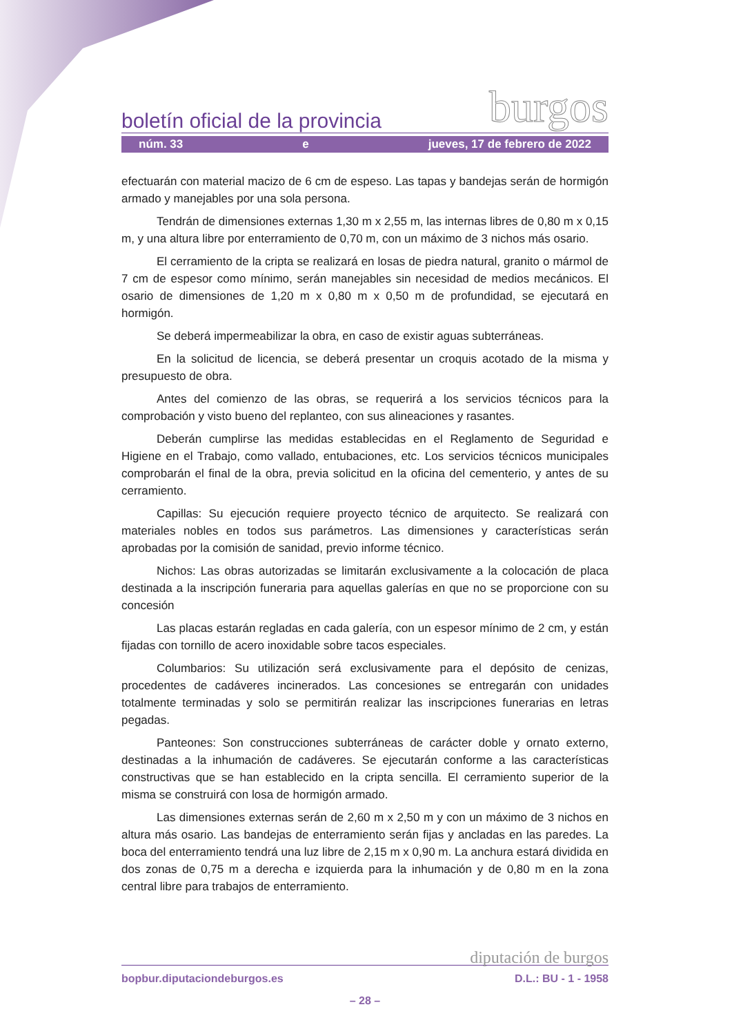boletín oficial de la provincia burgos
núm. 33 e jueves, 17 de febrero de 2022
efectuarán con material macizo de 6 cm de espeso. Las tapas y bandejas serán de hormigón armado y manejables por una sola persona.
Tendrán de dimensiones externas 1,30 m x 2,55 m, las internas libres de 0,80 m x 0,15 m, y una altura libre por enterramiento de 0,70 m, con un máximo de 3 nichos más osario.
El cerramiento de la cripta se realizará en losas de piedra natural, granito o mármol de 7 cm de espesor como mínimo, serán manejables sin necesidad de medios mecánicos. El osario de dimensiones de 1,20 m x 0,80 m x 0,50 m de profundidad, se ejecutará en hormigón.
Se deberá impermeabilizar la obra, en caso de existir aguas subterráneas.
En la solicitud de licencia, se deberá presentar un croquis acotado de la misma y presupuesto de obra.
Antes del comienzo de las obras, se requerirá a los servicios técnicos para la comprobación y visto bueno del replanteo, con sus alineaciones y rasantes.
Deberán cumplirse las medidas establecidas en el Reglamento de Seguridad e Higiene en el Trabajo, como vallado, entubaciones, etc. Los servicios técnicos municipales comprobarán el final de la obra, previa solicitud en la oficina del cementerio, y antes de su cerramiento.
Capillas: Su ejecución requiere proyecto técnico de arquitecto. Se realizará con materiales nobles en todos sus parámetros. Las dimensiones y características serán aprobadas por la comisión de sanidad, previo informe técnico.
Nichos: Las obras autorizadas se limitarán exclusivamente a la colocación de placa destinada a la inscripción funeraria para aquellas galerías en que no se proporcione con su concesión
Las placas estarán regladas en cada galería, con un espesor mínimo de 2 cm, y están fijadas con tornillo de acero inoxidable sobre tacos especiales.
Columbarios: Su utilización será exclusivamente para el depósito de cenizas, procedentes de cadáveres incinerados. Las concesiones se entregarán con unidades totalmente terminadas y solo se permitirán realizar las inscripciones funerarias en letras pegadas.
Panteones: Son construcciones subterráneas de carácter doble y ornato externo, destinadas a la inhumación de cadáveres. Se ejecutarán conforme a las características constructivas que se han establecido en la cripta sencilla. El cerramiento superior de la misma se construirá con losa de hormigón armado.
Las dimensiones externas serán de 2,60 m x 2,50 m y con un máximo de 3 nichos en altura más osario. Las bandejas de enterramiento serán fijas y ancladas en las paredes. La boca del enterramiento tendrá una luz libre de 2,15 m x 0,90 m. La anchura estará dividida en dos zonas de 0,75 m a derecha e izquierda para la inhumación y de 0,80 m en la zona central libre para trabajos de enterramiento.
diputación de burgos
bopbur.diputaciondeburgos.es D.L.: BU - 1 - 1958
– 28 –